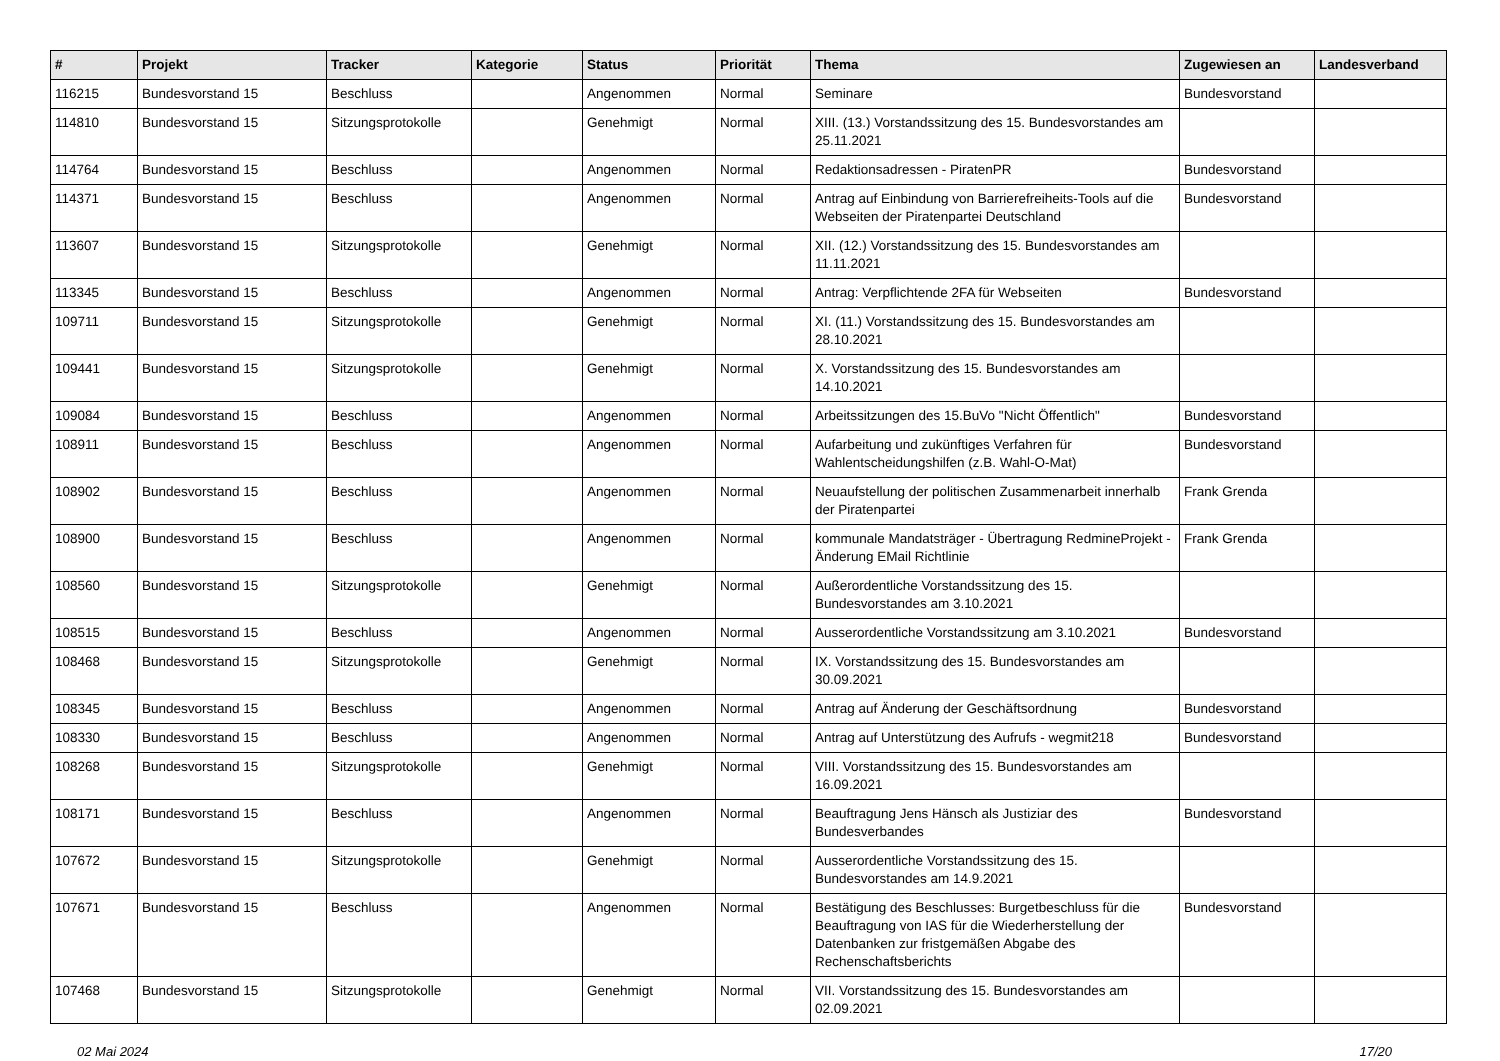| # | Projekt | Tracker | Kategorie | Status | Priorität | Thema | Zugewiesen an | Landesverband |
| --- | --- | --- | --- | --- | --- | --- | --- | --- |
| 116215 | Bundesvorstand 15 | Beschluss | | Angenommen | Normal | Seminare | Bundesvorstand | |
| 114810 | Bundesvorstand 15 | Sitzungsprotokolle | | Genehmigt | Normal | XIII. (13.) Vorstandssitzung des 15. Bundesvorstandes am 25.11.2021 | | |
| 114764 | Bundesvorstand 15 | Beschluss | | Angenommen | Normal | Redaktionsadressen - PiratenPR | Bundesvorstand | |
| 114371 | Bundesvorstand 15 | Beschluss | | Angenommen | Normal | Antrag auf Einbindung von Barrierefreiheits-Tools auf die Webseiten der Piratenpartei Deutschland | Bundesvorstand | |
| 113607 | Bundesvorstand 15 | Sitzungsprotokolle | | Genehmigt | Normal | XII. (12.) Vorstandssitzung des 15. Bundesvorstandes am 11.11.2021 | | |
| 113345 | Bundesvorstand 15 | Beschluss | | Angenommen | Normal | Antrag: Verpflichtende 2FA für Webseiten | Bundesvorstand | |
| 109711 | Bundesvorstand 15 | Sitzungsprotokolle | | Genehmigt | Normal | XI. (11.) Vorstandssitzung des 15. Bundesvorstandes am 28.10.2021 | | |
| 109441 | Bundesvorstand 15 | Sitzungsprotokolle | | Genehmigt | Normal | X. Vorstandssitzung des 15. Bundesvorstandes am 14.10.2021 | | |
| 109084 | Bundesvorstand 15 | Beschluss | | Angenommen | Normal | Arbeitssitzungen des 15.BuVo "Nicht Öffentlich" | Bundesvorstand | |
| 108911 | Bundesvorstand 15 | Beschluss | | Angenommen | Normal | Aufarbeitung und zukünftiges Verfahren für Wahlentscheidungshilfen (z.B. Wahl-O-Mat) | Bundesvorstand | |
| 108902 | Bundesvorstand 15 | Beschluss | | Angenommen | Normal | Neuaufstellung der politischen Zusammenarbeit innerhalb der Piratenpartei | Frank Grenda | |
| 108900 | Bundesvorstand 15 | Beschluss | | Angenommen | Normal | kommunale Mandatsträger - Übertragung RedmineProjekt - Änderung EMail Richtlinie | Frank Grenda | |
| 108560 | Bundesvorstand 15 | Sitzungsprotokolle | | Genehmigt | Normal | Außerordentliche Vorstandssitzung des 15. Bundesvorstandes am 3.10.2021 | | |
| 108515 | Bundesvorstand 15 | Beschluss | | Angenommen | Normal | Ausserordentliche Vorstandssitzung am 3.10.2021 | Bundesvorstand | |
| 108468 | Bundesvorstand 15 | Sitzungsprotokolle | | Genehmigt | Normal | IX. Vorstandssitzung des 15. Bundesvorstandes am 30.09.2021 | | |
| 108345 | Bundesvorstand 15 | Beschluss | | Angenommen | Normal | Antrag auf Änderung der Geschäftsordnung | Bundesvorstand | |
| 108330 | Bundesvorstand 15 | Beschluss | | Angenommen | Normal | Antrag auf Unterstützung des Aufrufs - wegmit218 | Bundesvorstand | |
| 108268 | Bundesvorstand 15 | Sitzungsprotokolle | | Genehmigt | Normal | VIII. Vorstandssitzung des 15. Bundesvorstandes am 16.09.2021 | | |
| 108171 | Bundesvorstand 15 | Beschluss | | Angenommen | Normal | Beauftragung Jens Hänsch als Justiziar des Bundesverbandes | Bundesvorstand | |
| 107672 | Bundesvorstand 15 | Sitzungsprotokolle | | Genehmigt | Normal | Ausserordentliche Vorstandssitzung des 15. Bundesvorstandes am 14.9.2021 | | |
| 107671 | Bundesvorstand 15 | Beschluss | | Angenommen | Normal | Bestätigung des Beschlusses: Burgetbeschluss für die Beauftragung von IAS für die Wiederherstellung der Datenbanken zur fristgemäßen Abgabe des Rechenschaftsberichts | Bundesvorstand | |
| 107468 | Bundesvorstand 15 | Sitzungsprotokolle | | Genehmigt | Normal | VII. Vorstandssitzung des 15. Bundesvorstandes am 02.09.2021 | | |
02 Mai 2024 17/20